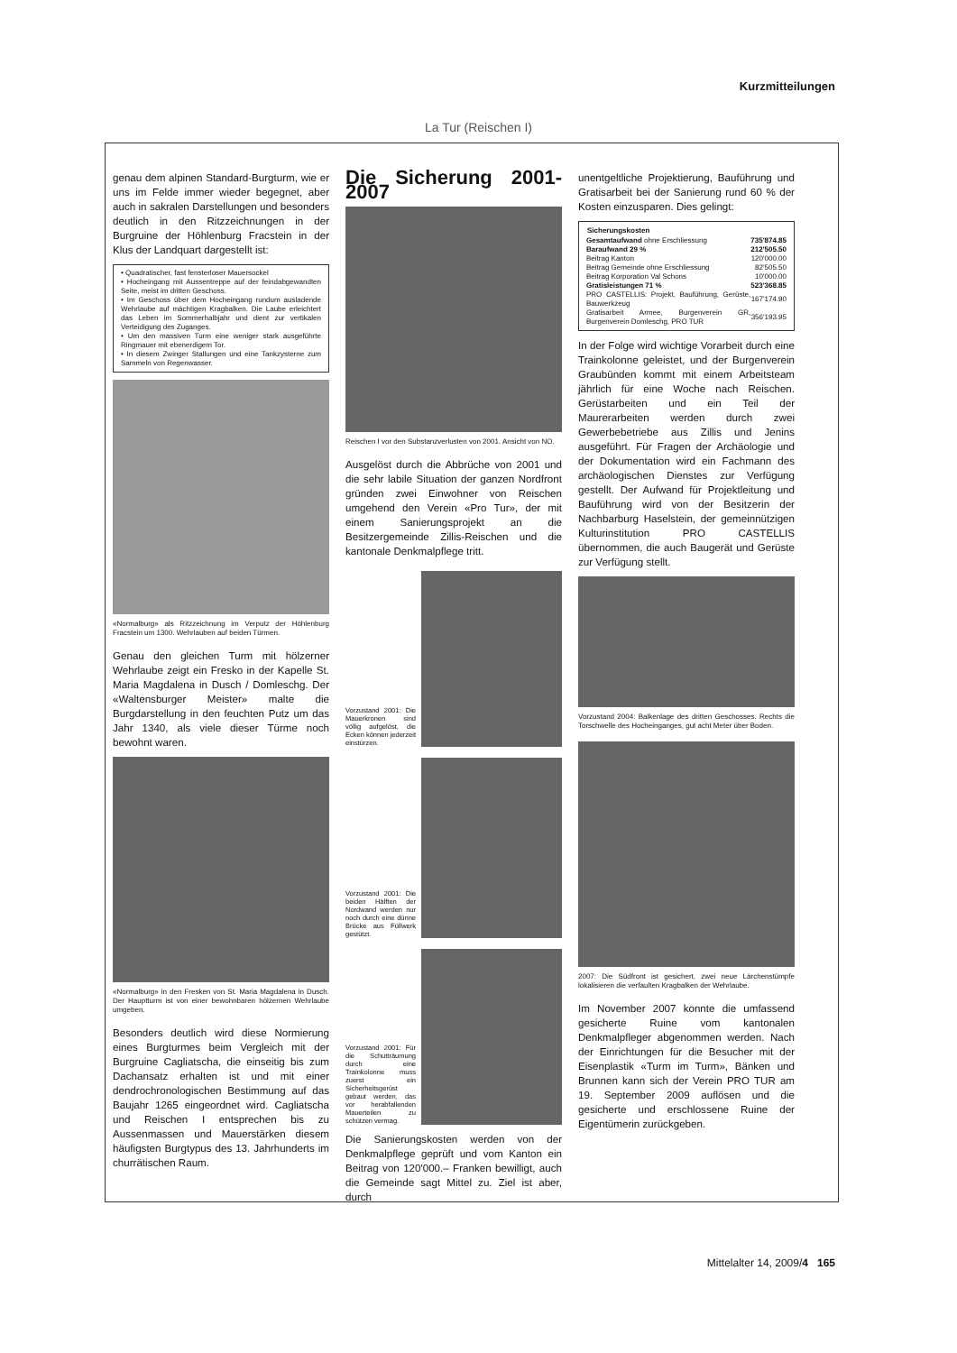Kurzmitteilungen
La Tur (Reischen I)
genau dem alpinen Standard-Burgturm, wie er uns im Felde immer wieder begegnet, aber auch in sakralen Darstellungen und besonders deutlich in den Ritzzeichnungen in der Burgruine der Höhlenburg Fracstein in der Klus der Landquart dargestellt ist:
• Quadratischer, fast fensterloser Mauersockel
• Hocheingang mit Aussentreppe auf der feindabgewandten Seite, meist im dritten Geschoss.
• Im Geschoss über dem Hocheingang rundum ausladende Wehrlaube auf mächtigen Kragbalken. Die Laube erleichtert das Leben im Sommerhalbjahr und dient zur vertikalen Verteidigung des Zuganges.
• Um den massiven Turm eine weniger stark ausgeführte Ringmauer mit ebenerdigem Tor.
• In diesem Zwinger Stallungen und eine Tankzysterne zum Sammeln von Regenwasser.
«Normalburg» als Ritzzeichnung im Verputz der Höhlenburg Fracstein um 1300. Wehrlauben auf beiden Türmen.
Genau den gleichen Turm mit hölzerner Wehrlaube zeigt ein Fresko in der Kapelle St. Maria Magdalena in Dusch / Domleschg. Der «Waltensburger Meister» malte die Burgdarstellung in den feuchten Putz um das Jahr 1340, als viele dieser Türme noch bewohnt waren.
«Normalburg» in den Fresken von St. Maria Magdalena in Dusch. Der Hauptturm ist von einer bewohnbaren hölzernen Wehrlaube umgeben.
Besonders deutlich wird diese Normierung eines Burgturmes beim Vergleich mit der Burgruine Cagliatscha, die einseitig bis zum Dachansatz erhalten ist und mit einer dendrochronologischen Bestimmung auf das Baujahr 1265 eingeordnet wird. Cagliatscha und Reischen I entsprechen bis zu Aussenmassen und Mauerstärken diesem häufigsten Burgtypus des 13. Jahrhunderts im churrätischen Raum.
Die Sicherung 2001-2007
Reischen I vor den Substanzverlusten von 2001. Ansicht von NO.
Ausgelöst durch die Abbrüche von 2001 und die sehr labile Situation der ganzen Nordfront gründen zwei Einwohner von Reischen umgehend den Verein «Pro Tur», der mit einem Sanierungsprojekt an die Besitzergemeinde Zillis-Reischen und die kantonale Denkmalpflege tritt.
Vorzustand 2001: Die Mauerkronen sind völlig aufgelöst, die Ecken können jederzeit einstürzen.
Vorzustand 2001: Die beiden Hälften der Nordwand werden nur noch durch eine dünne Brücke aus Füllwerk gestützt.
Vorzustand 2001: Für die Schutträumung durch eine Trainkolonne muss zuerst ein Sicherheitsgerüst gebaut werden, das vor herabfallenden Mauerteilen zu schützen vermag.
Die Sanierungskosten werden von der Denkmalpflege geprüft und vom Kanton ein Beitrag von 120'000.– Franken bewilligt, auch die Gemeinde sagt Mittel zu. Ziel ist aber, durch
unentgeltliche Projektierung, Bauführung und Gratisarbeit bei der Sanierung rund 60 % der Kosten einzusparen. Dies gelingt:
| Sicherungskosten | |
| --- | --- |
| Gesamtaufwand ohne Erschliessung | 735'874.85 |
| Baraufwand 29 % | 212'505.50 |
| Beitrag Kanton | 120'000.00 |
| Beitrag Gemeinde ohne Erschliessung | 82'505.50 |
| Beitrag Korporation Val Schons | 10'000.00 |
| Gratisleistungen 71 % | 523'368.85 |
| PRO CASTELLIS: Projekt, Bauführung, Gerüste, Bauwerkzeug | 167'174.90 |
| Gratisarbeit Armee, Burgenverein GR, Burgenverein Domleschg, PRO TUR | 356'193.95 |
In der Folge wird wichtige Vorarbeit durch eine Trainkolonne geleistet, und der Burgenverein Graubünden kommt mit einem Arbeitsteam jährlich für eine Woche nach Reischen. Gerüstarbeiten und ein Teil der Maurerarbeiten werden durch zwei Gewerbebetriebe aus Zillis und Jenins ausgeführt. Für Fragen der Archäologie und der Dokumentation wird ein Fachmann des archäologischen Dienstes zur Verfügung gestellt. Der Aufwand für Projektleitung und Bauführung wird von der Besitzerin der Nachbarburg Haselstein, der gemeinnützigen Kulturinstitution PRO CASTELLIS übernommen, die auch Baugerät und Gerüste zur Verfügung stellt.
Vorzustand 2004: Balkenlage des dritten Geschosses. Rechts die Torschwelle des Hocheinganges, gut acht Meter über Boden.
2007: Die Südfront ist gesichert, zwei neue Lärchenstümpfe lokalisieren die verfaulten Kragbalken der Wehrlaube.
Im November 2007 konnte die umfassend gesicherte Ruine vom kantonalen Denkmalpfleger abgenommen werden. Nach der Einrichtungen für die Besucher mit der Eisenplastik «Turm im Turm», Bänken und Brunnen kann sich der Verein PRO TUR am 19. September 2009 auflösen und die gesicherte und erschlossene Ruine der Eigentümerin zurückgeben.
Mittelalter 14, 2009/4 165